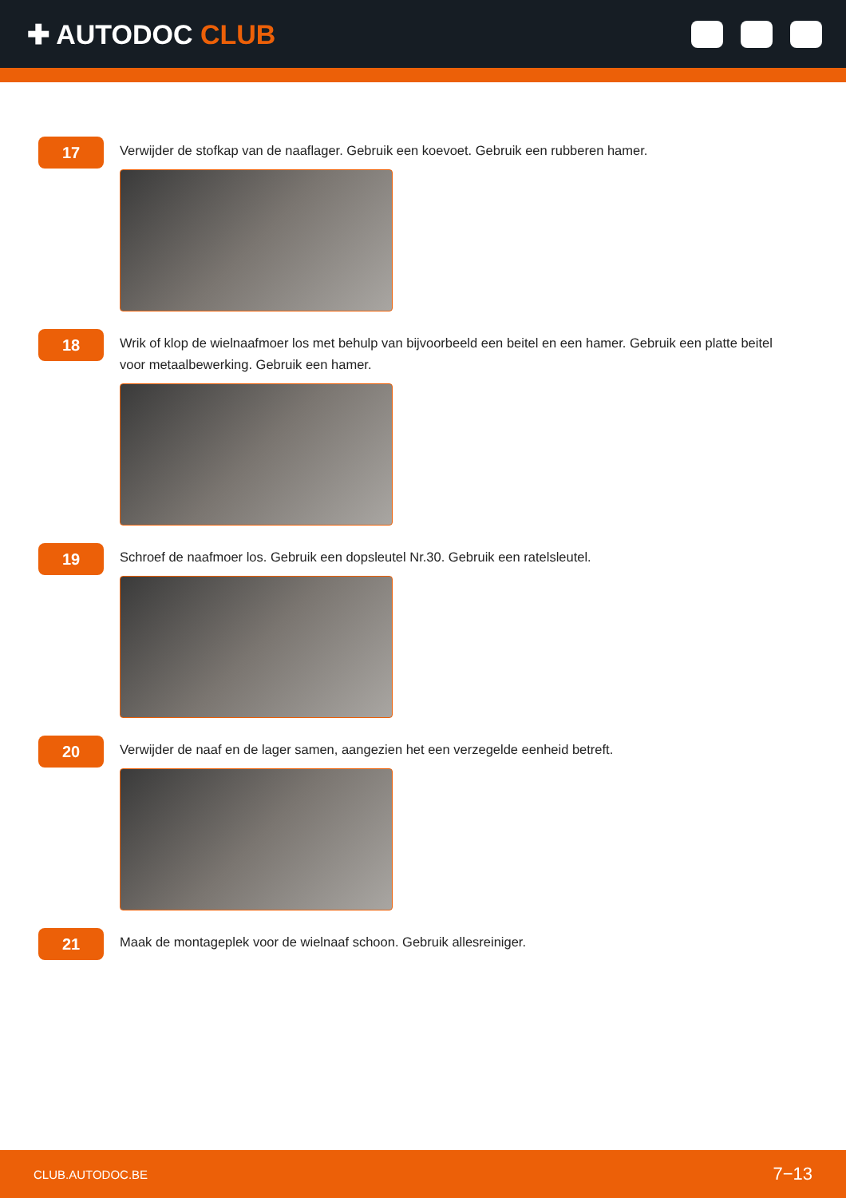✚ AUTODOC CLUB
17
Verwijder de stofkap van de naaflager. Gebruik een koevoet. Gebruik een rubberen hamer.
18
Wrik of klop de wielnaafmoer los met behulp van bijvoorbeeld een beitel en een hamer. Gebruik een platte beitel voor metaalbewerking. Gebruik een hamer.
19
Schroef de naafmoer los. Gebruik een dopsleutel Nr.30. Gebruik een ratelsleutel.
20
Verwijder de naaf en de lager samen, aangezien het een verzegelde eenheid betreft.
21
Maak de montageplek voor de wielnaaf schoon. Gebruik allesreiniger.
CLUB.AUTODOC.BE 7−13